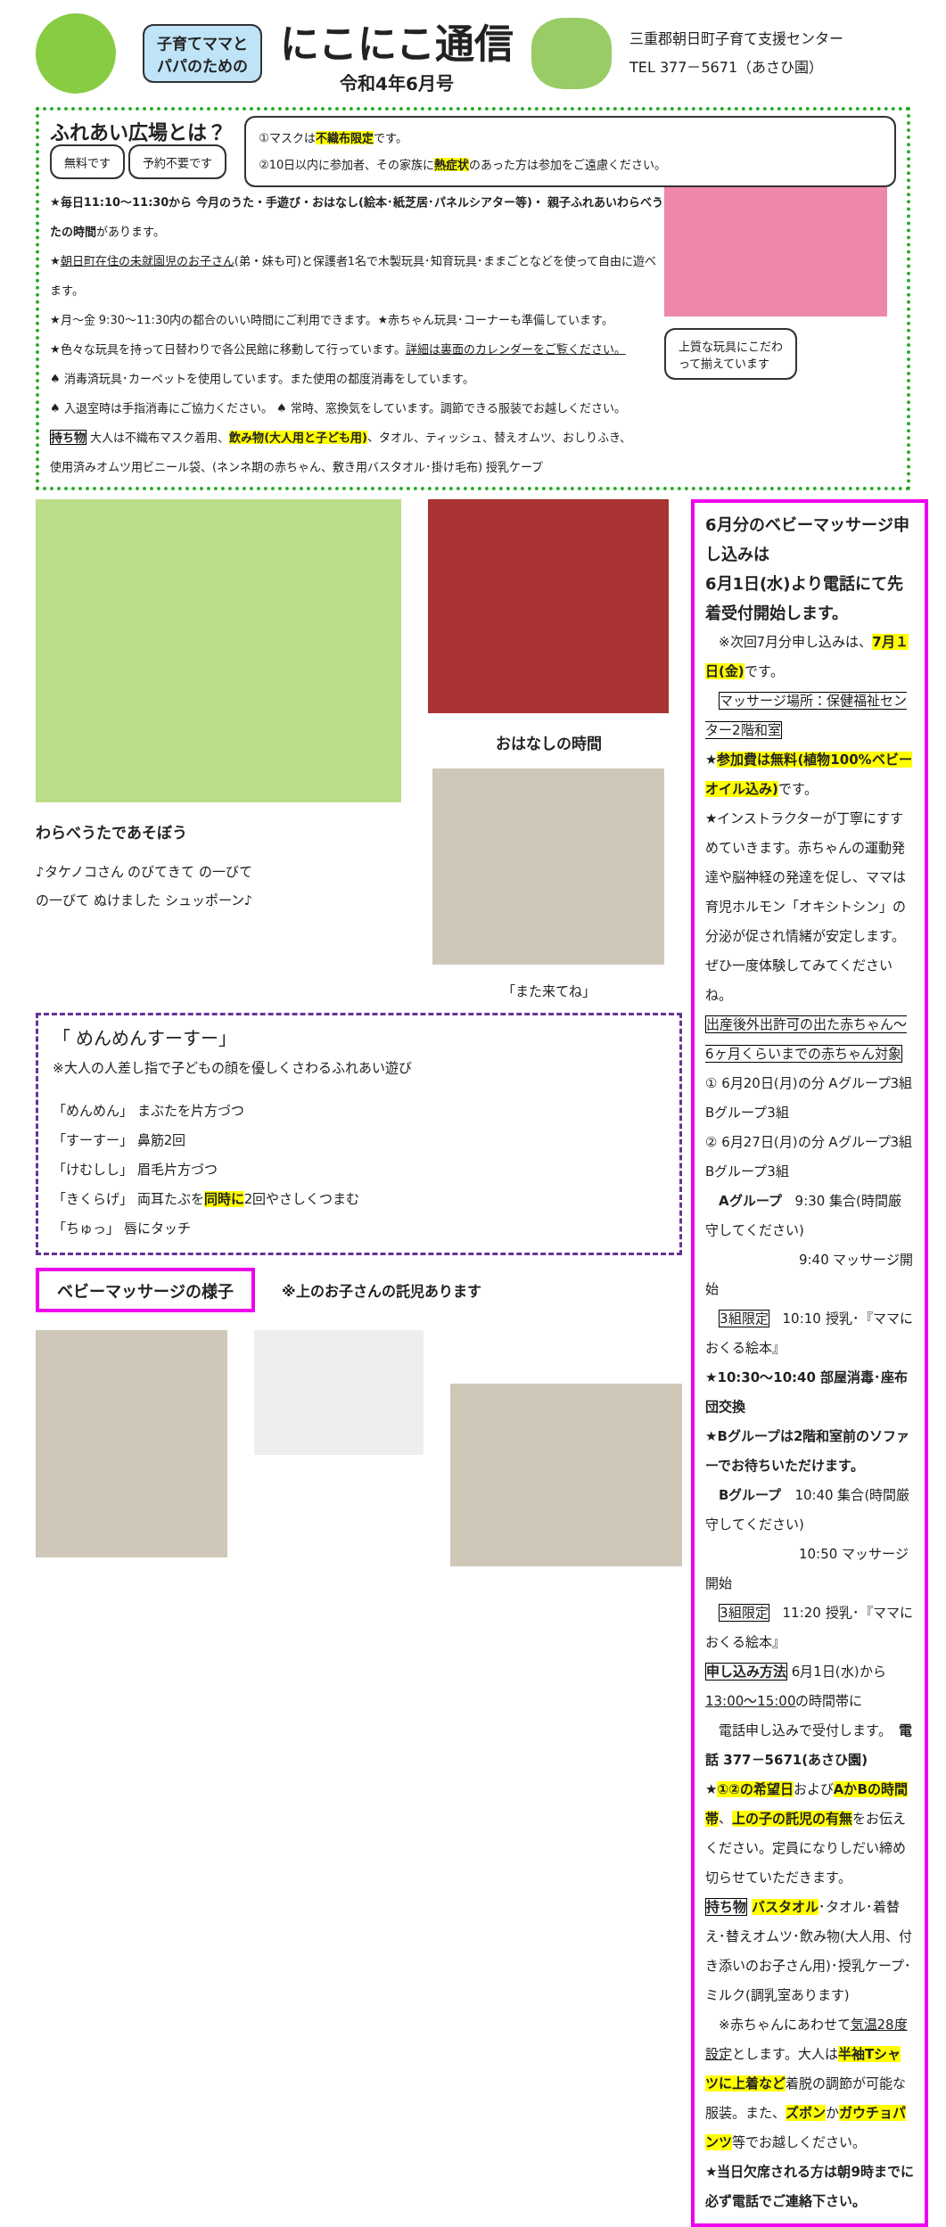子育てママと
パパのための
にこにこ通信
令和4年6月号
三重郡朝日町子育て支援センター
TEL 377－5671（あさひ園）
ふれあい広場とは？
無料です 予約不要です
①マスクは不織布限定です。
②10日以内に参加者、その家族に熱症状のあった方は参加をご遠慮ください。
★毎日11:10～11:30から 今月のうた・手遊び・おはなし(絵本･紙芝居･パネルシアター等)・ 親子ふれあいわらべうたの時間があります。
★朝日町在住の未就園児のお子さん(弟・妹も可)と保護者1名で木製玩具･知育玩具･ままごとなどを使って自由に遊べます。
★月～金 9:30～11:30内の都合のいい時間にご利用できます。★赤ちゃん玩具･コーナーも準備しています。
★色々な玩具を持って日替わりで各公民館に移動して行っています。詳細は裏面のカレンダーをご覧ください。
♠ 消毒済玩具･カーペットを使用しています。また使用の都度消毒をしています。
♠ 入退室時は手指消毒にご協力ください。 ♠ 常時、窓換気をしています。調節できる服装でお越しください。
持ち物 大人は不織布マスク着用、飲み物(大人用と子ども用)、タオル、ティッシュ、替えオムツ、おしりふき、
使用済みオムツ用ビニール袋、(ネンネ期の赤ちゃん、敷き用バスタオル･掛け毛布) 授乳ケープ
上質な玩具にこだわ
って揃えています
わらべうたであそぼう
♪タケノコさん のびてきて の一びて
の一びて ぬけました シュッポーン♪
おはなしの時間
「また来てね」
「 めんめんすーすー」
※大人の人差し指で子どもの顔を優しくさわるふれあい遊び
「めんめん」 まぶたを片方づつ
「すーすー」 鼻筋2回
「けむしし」 眉毛片方づつ
「きくらげ」 両耳たぶを同時に2回やさしくつまむ
「ちゅっ」 唇にタッチ
ベビーマッサージの様子
※上のお子さんの託児あります
6月分のベビーマッサージ申し込みは
6月1日(水)より電話にて先着受付開始します。
　※次回7月分申し込みは、7月１日(金) です。
　マッサージ場所：保健福祉センター2階和室
★参加費は無料(植物100%ベビーオイル込み) です。
★インストラクターが丁寧にすすめていきます。赤ちゃんの運動発達や脳神経の発達を促し、ママは育児ホルモン「オキシトシン」の分泌が促され情緒が安定します。ぜひ一度体験してみてくださいね。
出産後外出許可の出た赤ちゃん～6ヶ月くらいまでの赤ちゃん対象
① 6月20日(月)の分 Aグループ3組 Bグループ3組
② 6月27日(月)の分 Aグループ3組 Bグループ3組
　Aグループ　9:30 集合(時間厳守してください)
　　　　　　　9:40 マッサージ開始
　3組限定　10:10 授乳･『ママにおくる絵本』
★10:30～10:40 部屋消毒･座布団交換
★Bグループは2階和室前のソファーでお待ちいただけます。
　Bグループ　10:40 集合(時間厳守してください)
　　　　　　　10:50 マッサージ開始
　3組限定　11:20 授乳･『ママにおくる絵本』
申し込み方法 6月1日(水)から13:00～15:00の時間帯に
　電話申し込みで受付します。　電話 377－5671(あさひ園)
★①②の希望日およびAかBの時間帯、上の子の託児の有無をお伝えください。定員になりしだい締め切らせていただきます。
持ち物 バスタオル･タオル･着替え･替えオムツ･飲み物(大人用、付き添いのお子さん用)･授乳ケープ･ミルク(調乳室あります)
　※赤ちゃんにあわせて気温28度設定とします。大人は半袖Tシャツに上着など着脱の調節が可能な服装。また、ズボンかガウチョパンツ等でお越しください。
★当日欠席される方は朝9時までに必ず電話でご連絡下さい。